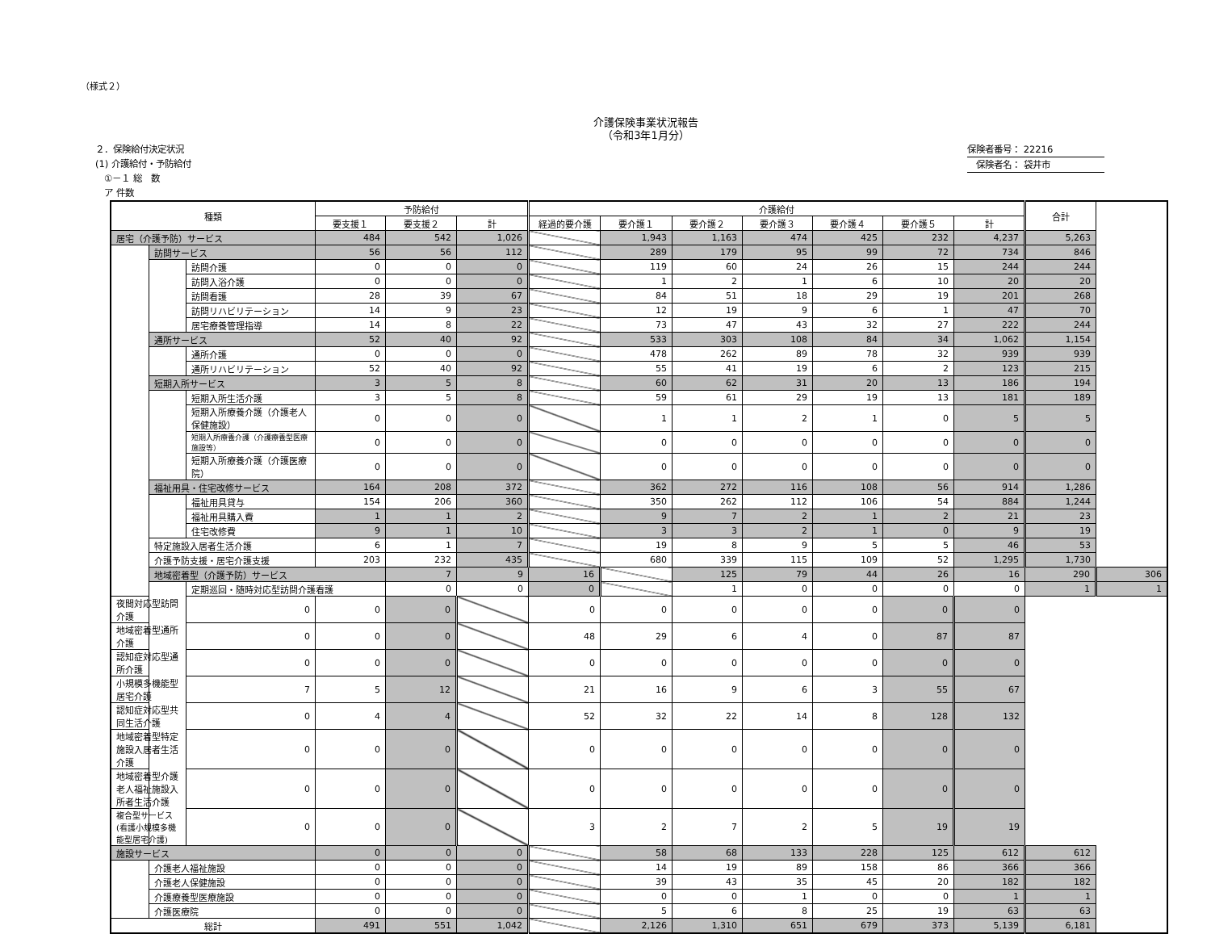（様式２）
介護保険事業状況報告
（令和3年1月分）
２．保険給付決定状況
(1) 介護給付・予防給付
　①－１ 総　数
　ア 件数
保険者番号： 22216
　保険者名： 袋井市
| 種類 | | | 予防給付 | | | 介護給付 | | | | | | | 合計 | |
| --- | --- | --- | --- | --- | --- | --- | --- | --- | --- | --- | --- | --- | --- | --- |
| | | | 要支援１ | 要支援２ | 計 | 経過的要介護 | 要介護１ | 要介護２ | 要介護３ | 要介護４ | 要介護５ | 計 | | |
| 居宅（介護予防）サービス | | | 484 | 542 | 1,026 | | 1,943 | 1,163 | 474 | 425 | 232 | 4,237 | 5,263 | |
| | 訪問サービス | | 56 | 56 | 112 | | 289 | 179 | 95 | 99 | 72 | 734 | 846 | |
| | | 訪問介護 | 0 | 0 | 0 | | 119 | 60 | 24 | 26 | 15 | 244 | 244 | |
| | | 訪問入浴介護 | 0 | 0 | 0 | | 1 | 2 | 1 | 6 | 10 | 20 | 20 | |
| | | 訪問看護 | 28 | 39 | 67 | | 84 | 51 | 18 | 29 | 19 | 201 | 268 | |
| | | 訪問リハビリテーション | 14 | 9 | 23 | | 12 | 19 | 9 | 6 | 1 | 47 | 70 | |
| | | 居宅療養管理指導 | 14 | 8 | 22 | | 73 | 47 | 43 | 32 | 27 | 222 | 244 | |
| | 通所サービス | | 52 | 40 | 92 | | 533 | 303 | 108 | 84 | 34 | 1,062 | 1,154 | |
| | | 通所介護 | 0 | 0 | 0 | | 478 | 262 | 89 | 78 | 32 | 939 | 939 | |
| | | 通所リハビリテーション | 52 | 40 | 92 | | 55 | 41 | 19 | 6 | 2 | 123 | 215 | |
| | 短期入所サービス | | 3 | 5 | 8 | | 60 | 62 | 31 | 20 | 13 | 186 | 194 | |
| | | 短期入所生活介護 | 3 | 5 | 8 | | 59 | 61 | 29 | 19 | 13 | 181 | 189 | |
| | | 短期入所療養介護（介護老人保健施設） | 0 | 0 | 0 | | 1 | 1 | 2 | 1 | 0 | 5 | 5 | |
| | | 短期入所療養介護（介護療養型医療施設等） | 0 | 0 | 0 | | 0 | 0 | 0 | 0 | 0 | 0 | 0 | |
| | | 短期入所療養介護（介護医療院） | 0 | 0 | 0 | | 0 | 0 | 0 | 0 | 0 | 0 | 0 | |
| | 福祉用具・住宅改修サービス | | 164 | 208 | 372 | | 362 | 272 | 116 | 108 | 56 | 914 | 1,286 | |
| | | 福祉用具貸与 | 154 | 206 | 360 | | 350 | 262 | 112 | 106 | 54 | 884 | 1,244 | |
| | | 福祉用具購入費 | 1 | 1 | 2 | | 9 | 7 | 2 | 1 | 2 | 21 | 23 | |
| | | 住宅改修費 | 9 | 1 | 10 | | 3 | 3 | 2 | 1 | 0 | 9 | 19 | |
| | 特定施設入居者生活介護 | | 6 | 1 | 7 | | 19 | 8 | 9 | 5 | 5 | 46 | 53 | |
| | 介護予防支援・居宅介護支援 | | 203 | 232 | 435 | | 680 | 339 | 115 | 109 | 52 | 1,295 | 1,730 | |
| | 地域密着型（介護予防）サービス | | | 7 | 9 | 16 | | 125 | 79 | 44 | 26 | 16 | 290 | 306 |
| | | 定期巡回・随時対応型訪問介護看護 | | 0 | 0 | 0 | | 1 | 0 | 0 | 0 | 0 | 1 | 1 |
| 夜間対応型訪問介護 | | 0 | 0 | 0 | | 0 | 0 | 0 | 0 | 0 | 0 | 0 | | |
| 地域密着型通所介護 | | 0 | 0 | 0 | | 48 | 29 | 6 | 4 | 0 | 87 | 87 | | |
| 認知症対応型通所介護 | | 0 | 0 | 0 | | 0 | 0 | 0 | 0 | 0 | 0 | 0 | | |
| 小規模多機能型居宅介護 | | 7 | 5 | 12 | | 21 | 16 | 9 | 6 | 3 | 55 | 67 | | |
| 認知症対応型共同生活介護 | | 0 | 4 | 4 | | 52 | 32 | 22 | 14 | 8 | 128 | 132 | | |
| 地域密着型特定施設入居者生活介護 | | 0 | 0 | 0 | | 0 | 0 | 0 | 0 | 0 | 0 | 0 | | |
| 地域密着型介護老人福祉施設入所者生活介護 | | 0 | 0 | 0 | | 0 | 0 | 0 | 0 | 0 | 0 | 0 | | |
| 複合型サービス(看護小規模多機能型居宅介護) | | 0 | 0 | 0 | | 3 | 2 | 7 | 2 | 5 | 19 | 19 | | |
| 施設サービス | | | 0 | 0 | 0 | | 58 | 68 | 133 | 228 | 125 | 612 | 612 | |
| | 介護老人福祉施設 | | 0 | 0 | 0 | | 14 | 19 | 89 | 158 | 86 | 366 | 366 | |
| | 介護老人保健施設 | | 0 | 0 | 0 | | 39 | 43 | 35 | 45 | 20 | 182 | 182 | |
| | 介護療養型医療施設 | | 0 | 0 | 0 | | 0 | 0 | 1 | 0 | 0 | 1 | 1 | |
| | 介護医療院 | | 0 | 0 | 0 | | 5 | 6 | 8 | 25 | 19 | 63 | 63 | |
| 総計 | | | 491 | 551 | 1,042 | | 2,126 | 1,310 | 651 | 679 | 373 | 5,139 | 6,181 | |